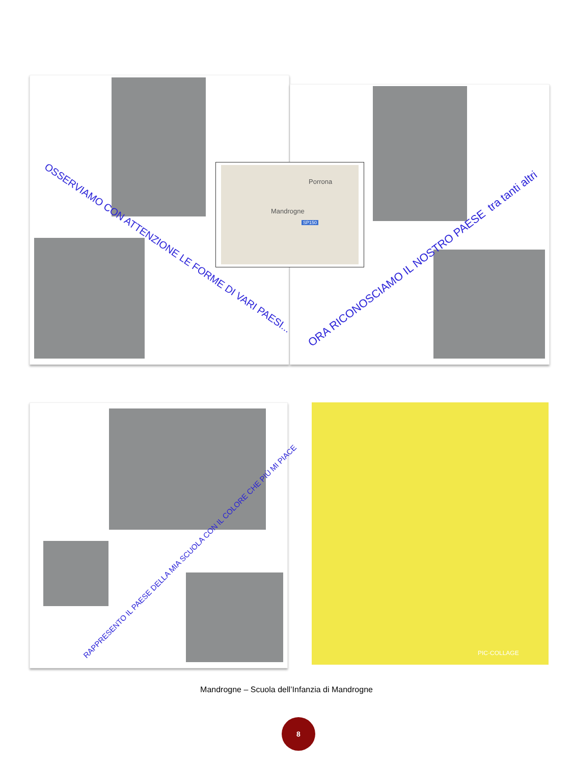Porrona
Mandrogne
SP150
OSSERVIAMO CON ATTENZIONE LE FORME DI VARI PAESI...
ORA RICONOSCIAMO IL NOSTRO PAESE tra tanti altri
RAPPRESENTO IL PAESE DELLA MIA SCUOLA CON IL COLORE CHE PIÙ MI PIACE
PIC·COLLAGE
Mandrogne – Scuola dell’Infanzia di Mandrogne
8